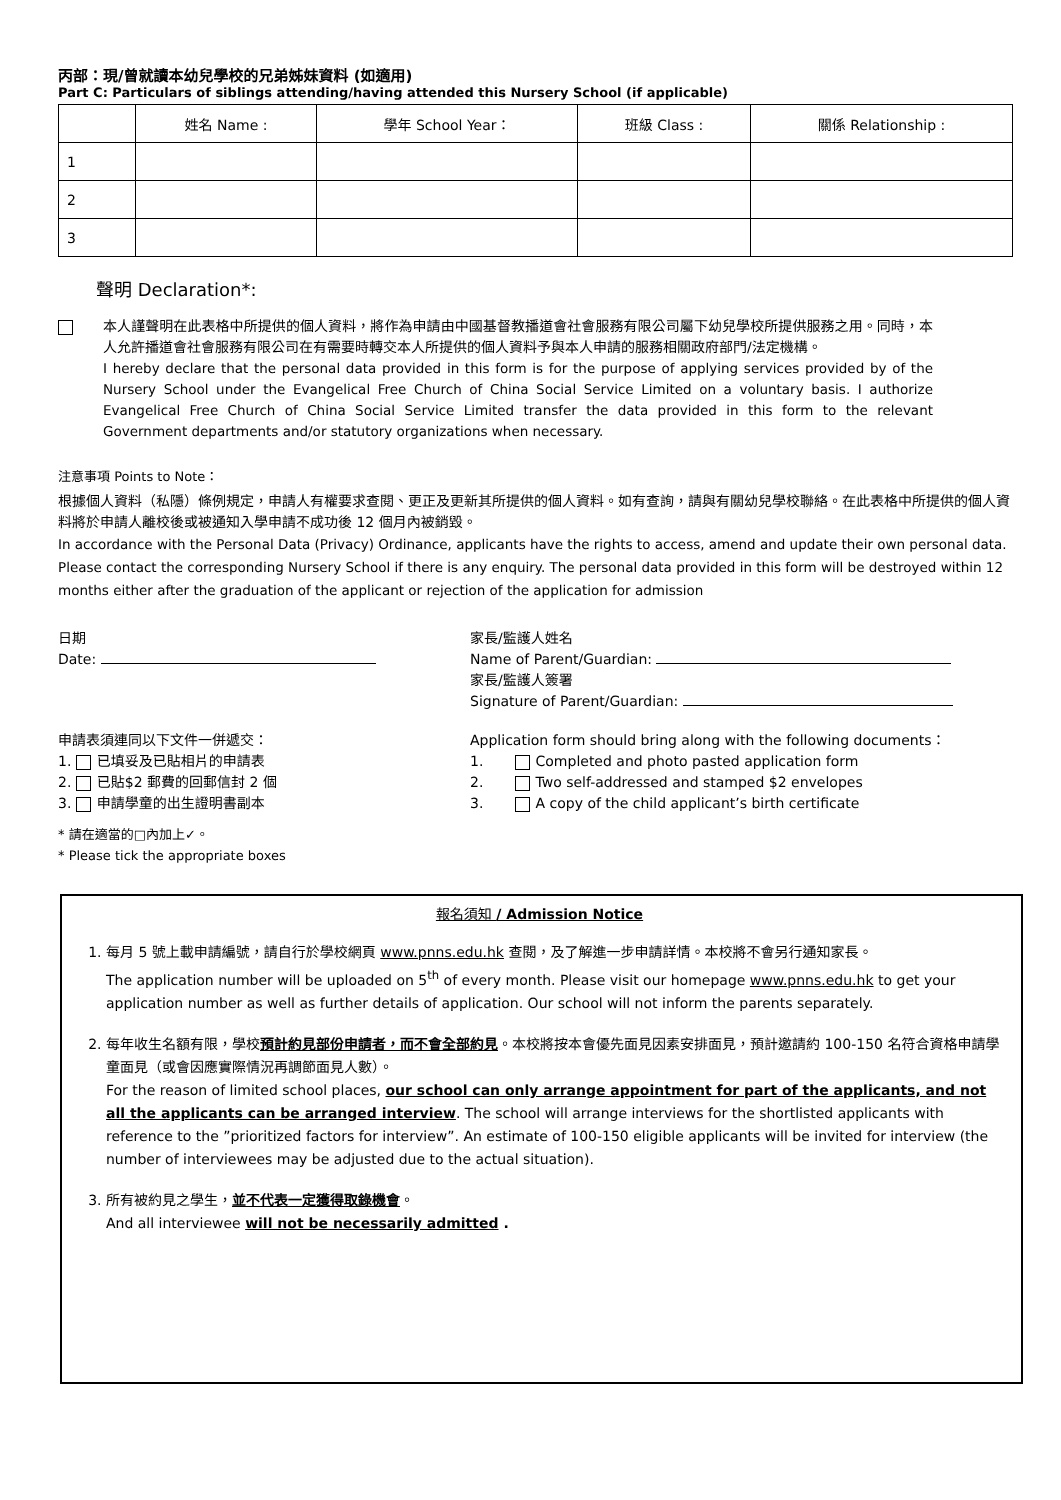丙部：現/曾就讀本幼兒學校的兄弟姊妹資料 (如適用)
Part C: Particulars of siblings attending/having attended this Nursery School (if applicable)
| | 姓名 Name : | 學年 School Year： | 班級 Class : | 關係 Relationship : |
| --- | --- | --- | --- | --- |
| 1 | | | | |
| 2 | | | | |
| 3 | | | | |
聲明 Declaration*:
本人謹聲明在此表格中所提供的個人資料，將作為申請由中國基督教播道會社會服務有限公司屬下幼兒學校所提供服務之用。同時，本人允許播道會社會服務有限公司在有需要時轉交本人所提供的個人資料予與本人申請的服務相關政府部門/法定機構。
I hereby declare that the personal data provided in this form is for the purpose of applying services provided by of the Nursery School under the Evangelical Free Church of China Social Service Limited on a voluntary basis. I authorize Evangelical Free Church of China Social Service Limited transfer the data provided in this form to the relevant Government departments and/or statutory organizations when necessary.
注意事項 Points to Note：
根據個人資料（私隱）條例規定，申請人有權要求查閱、更正及更新其所提供的個人資料。如有查詢，請與有關幼兒學校聯絡。在此表格中所提供的個人資料將於申請人離校後或被通知入學申請不成功後 12 個月內被銷毀。
In accordance with the Personal Data (Privacy) Ordinance, applicants have the rights to access, amend and update their own personal data. Please contact the corresponding Nursery School if there is any enquiry. The personal data provided in this form will be destroyed within 12 months either after the graduation of the applicant or rejection of the application for admission
日期
Date:
家長/監護人姓名
Name of Parent/Guardian:
家長/監護人簽署
Signature of Parent/Guardian:
申請表須連同以下文件一併遞交：
1. 已填妥及已貼相片的申請表
2. 已貼$2 郵費的回郵信封 2 個
3. 申請學童的出生證明書副本
Application form should bring along with the following documents：
1. Completed and photo pasted application form
2. Two self-addressed and stamped $2 envelopes
3. A copy of the child applicant’s birth certificate
* 請在適當的□內加上✓。
* Please tick the appropriate boxes
報名須知 / Admission Notice
1. 每月 5 號上載申請編號，請自行於學校網頁 www.pnns.edu.hk 查閱，及了解進一步申請詳情。本校將不會另行通知家長。
The application number will be uploaded on 5<sup>th</sup> of every month. Please visit our homepage www.pnns.edu.hk to get your application number as well as further details of application. Our school will not inform the parents separately.
2. 每年收生名額有限，學校預計約見部份申請者，而不會全部約見。本校將按本會優先面見因素安排面見，預計邀請約 100-150 名符合資格申請學童面見（或會因應實際情況再調節面見人數）。
For the reason of limited school places, our school can only arrange appointment for part of the applicants, and not all the applicants can be arranged interview. The school will arrange interviews for the shortlisted applicants with reference to the ”prioritized factors for interview”. An estimate of 100-150 eligible applicants will be invited for interview (the number of interviewees may be adjusted due to the actual situation).
3. 所有被約見之學生，並不代表一定獲得取錄機會。
And all interviewee will not be necessarily admitted .